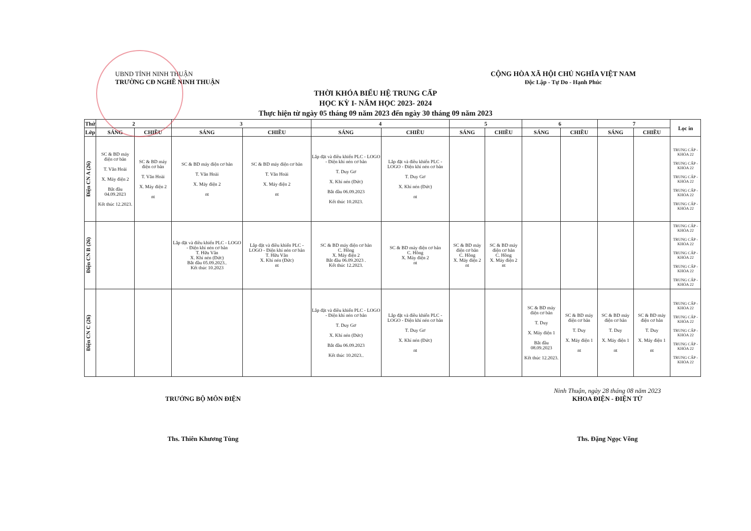UBND TỈNH NINH THUẬN
TRƯỜNG CĐ NGHỀ NINH THUẬN
CỘNG HÒA XÃ HỘI CHỦ NGHĨA VIỆT NAM
Độc Lập - Tự Do - Hạnh Phúc
THỜI KHÓA BIỂU HỆ TRUNG CẤP
HỌC KỲ I- NĂM HỌC 2023- 2024
Thực hiện từ ngày 05 tháng 09 năm 2023 đến ngày 30 tháng 09 năm 2023
| Thứ | 2 | | 3 | | 4 | | 5 | | 6 | | 7 | | Lọc in |
| --- | --- | --- | --- | --- | --- | --- | --- | --- | --- | --- | --- | --- | --- |
| Lớp | SÁNG | CHIỀU | SÁNG | CHIỀU | SÁNG | CHIỀU | SÁNG | CHIỀU | SÁNG | CHIỀU | SÁNG | CHIỀU | |
| Điện CN A (26) | SC & BD máy điện cơ bản T. Văn Hoài X. Máy điện 2 Bắt đầu 04.09.2023 Kết thúc 12.2023. | SC & BD máy điện cơ bản T. Văn Hoài X. Máy điện 2 nt | SC & BD máy điện cơ bản T. Văn Hoài X. Máy điện 2 nt | SC & BD máy điện cơ bản T. Văn Hoài X. Máy điện 2 nt | Lắp đặt và điều khiển PLC - LOGO - Điện khí nén cơ bản T. Duy Gơ X. Khí nén (Đức) Bắt đầu 06.09.2023 Kết thúc 10.2023. | Lắp đặt và điều khiển PLC - LOGO - Điện khí nén cơ bản T. Duy Gơ X. Khí nén (Đức) nt | | | | | | | TRUNG CẤP - KHÓA 22 TRUNG CẤP - KHÓA 22 TRUNG CẤP - KHÓA 22 TRUNG CẤP - KHÓA 22 TRUNG CẤP - KHÓA 22 |
| Điện CN B (26) | | | Lắp đặt và điều khiển PLC - LOGO - Điện khí nén cơ bản T. Hữu Vân X. Khí nén (Đức) Bắt đầu 05.09.2023.. Kết thúc 10.2023 | Lắp đặt và điều khiển PLC - LOGO - Điện khí nén cơ bản T. Hữu Vân X. Khí nén (Đức) nt | SC & BD máy điện cơ bản C. Hồng X. Máy điện 2 Bắt đầu 06.09.2023 . Kết thúc 12.2023. | SC & BD máy điện cơ bản C. Hồng X. Máy điện 2 nt | SC & BD máy điện cơ bản C. Hồng X. Máy điện 2 nt | SC & BD máy điện cơ bản C. Hồng X. Máy điện 2 nt | | | | | TRUNG CẤP - KHÓA 22 TRUNG CẤP - KHÓA 22 TRUNG CẤP - KHÓA 22 TRUNG CẤP - KHÓA 22 TRUNG CẤP - KHÓA 22 |
| Điện CN C (26) | | | | | Lắp đặt và điều khiển PLC - LOGO - Điện khí nén cơ bản T. Duy Gơ X. Khí nén (Đức) Bắt đầu 06.09.2023 Kết thúc 10.2023.. | Lắp đặt và điều khiển PLC - LOGO - Điện khí nén cơ bản T. Duy Gơ X. Khí nén (Đức) nt | | | SC & BD máy điện cơ bản T. Duy X. Máy điện 1 Bắt đầu 08.09.2023 Kết thúc 12.2023. | SC & BD máy điện cơ bản T. Duy X. Máy điện 1 nt | SC & BD máy điện cơ bản T. Duy X. Máy điện 1 nt | SC & BD máy điện cơ bản T. Duy X. Máy điện 1 nt | TRUNG CẤP - KHÓA 22 TRUNG CẤP - KHÓA 22 TRUNG CẤP - KHÓA 22 TRUNG CẤP - KHÓA 22 TRUNG CẤP - KHÓA 22 |
TRƯỞNG BỘ MÔN ĐIỆN
Ths. Thiên Khương Tùng
Ninh Thuận, ngày 28 tháng 08 năm 2023
KHOA ĐIỆN - ĐIỆN TỬ
Ths. Đặng Ngọc Võng